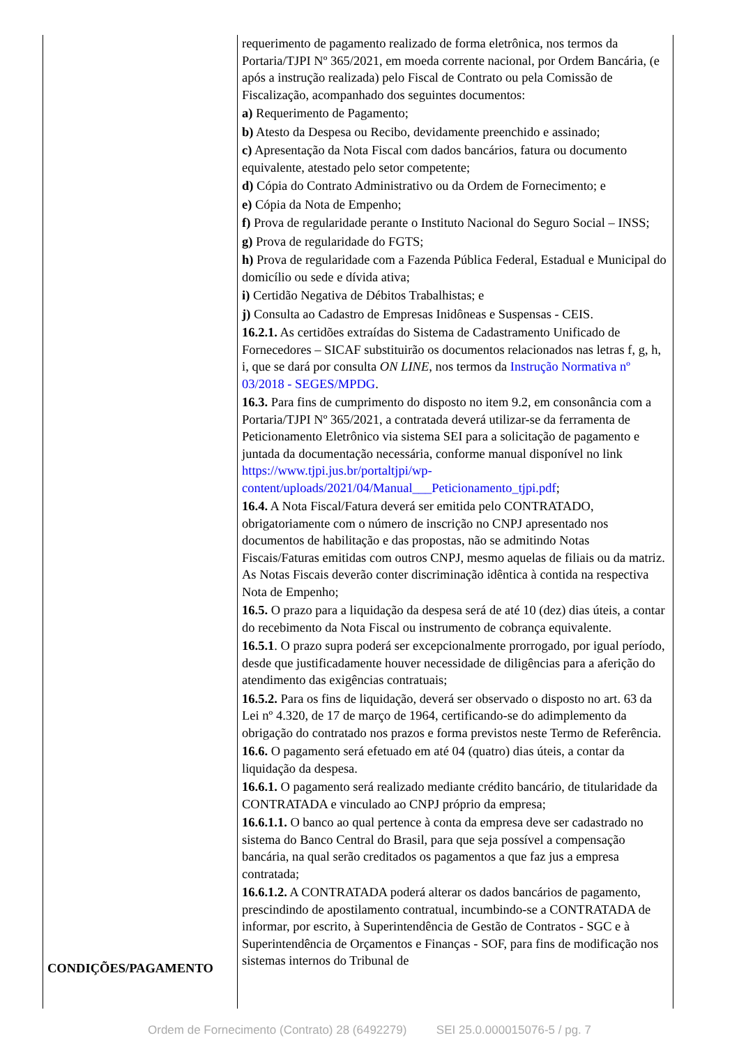| CONDIÇÕES/PAGAMENTO | requerimento de pagamento realizado de forma eletrônica, nos termos da Portaria/TJPI Nº 365/2021, em moeda corrente nacional, por Ordem Bancária, (e após a instrução realizada) pelo Fiscal de Contrato ou pela Comissão de Fiscalização, acompanhado dos seguintes documentos: a) Requerimento de Pagamento; b) Atesto da Despesa ou Recibo, devidamente preenchido e assinado; c) Apresentação da Nota Fiscal com dados bancários, fatura ou documento equivalente, atestado pelo setor competente; d) Cópia do Contrato Administrativo ou da Ordem de Fornecimento; e e) Cópia da Nota de Empenho; f) Prova de regularidade perante o Instituto Nacional do Seguro Social – INSS; g) Prova de regularidade do FGTS; h) Prova de regularidade com a Fazenda Pública Federal, Estadual e Municipal do domicílio ou sede e dívida ativa; i) Certidão Negativa de Débitos Trabalhistas; e j) Consulta ao Cadastro de Empresas Inidôneas e Suspensas - CEIS. 16.2.1. As certidões extraídas do Sistema de Cadastramento Unificado de Fornecedores – SICAF substituirão os documentos relacionados nas letras f, g, h, i, que se dará por consulta ON LINE, nos termos da Instrução Normativa nº 03/2018 - SEGES/MPDG . 16.3. Para fins de cumprimento do disposto no item 9.2, em consonância com a Portaria/TJPI Nº 365/2021, a contratada deverá utilizar-se da ferramenta de Peticionamento Eletrônico via sistema SEI para a solicitação de pagamento e juntada da documentação necessária, conforme manual disponível no link https://www.tjpi.jus.br/portaltjpi/wp-content/uploads/2021/04/Manual___Peticionamento_tjpi.pdf ; 16.4. A Nota Fiscal/Fatura deverá ser emitida pelo CONTRATADO, obrigatoriamente com o número de inscrição no CNPJ apresentado nos documentos de habilitação e das propostas, não se admitindo Notas Fiscais/Faturas emitidas com outros CNPJ, mesmo aquelas de filiais ou da matriz. As Notas Fiscais deverão conter discriminação idêntica à contida na respectiva Nota de Empenho; 16.5. O prazo para a liquidação da despesa será de até 10 (dez) dias úteis, a contar do recebimento da Nota Fiscal ou instrumento de cobrança equivalente. 16.5.1 . O prazo supra poderá ser excepcionalmente prorrogado, por igual período, desde que justificadamente houver necessidade de diligências para a aferição do atendimento das exigências contratuais; 16.5.2. Para os fins de liquidação, deverá ser observado o disposto no art. 63 da Lei nº 4.320, de 17 de março de 1964, certificando-se do adimplemento da obrigação do contratado nos prazos e forma previstos neste Termo de Referência. 16.6. O pagamento será efetuado em até 04 (quatro) dias úteis, a contar da liquidação da despesa. 16.6.1. O pagamento será realizado mediante crédito bancário, de titularidade da CONTRATADA e vinculado ao CNPJ próprio da empresa; 16.6.1.1. O banco ao qual pertence à conta da empresa deve ser cadastrado no sistema do Banco Central do Brasil, para que seja possível a compensação bancária, na qual serão creditados os pagamentos a que faz jus a empresa contratada; 16.6.1.2. A CONTRATADA poderá alterar os dados bancários de pagamento, prescindindo de apostilamento contratual, incumbindo-se a CONTRATADA de informar, por escrito, à Superintendência de Gestão de Contratos - SGC e à Superintendência de Orçamentos e Finanças - SOF, para fins de modificação nos sistemas internos do Tribunal de |
Ordem de Fornecimento (Contrato) 28 (6492279) SEI 25.0.000015076-5 / pg. 7